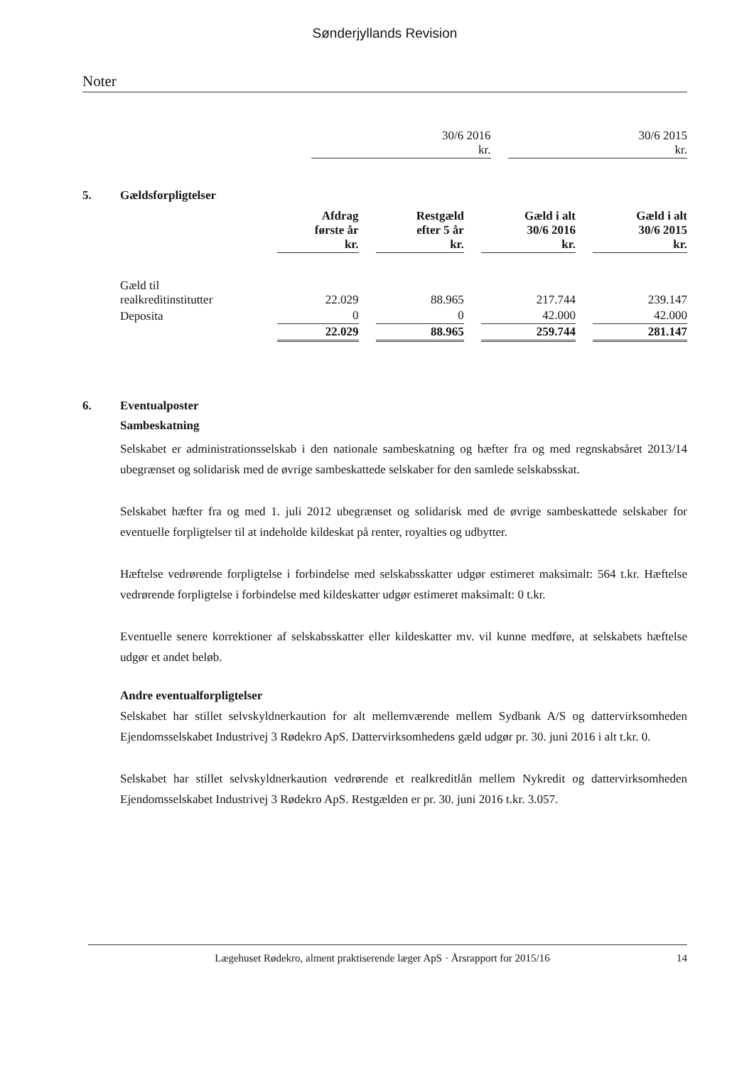Sønderjyllands Revision
Noter
| | | | 30/6 2016 kr. | 30/6 2015 kr. |
5. Gældsforpligtelser
| | Afdrag første år kr. | Restgæld efter 5 år kr. | Gæld i alt 30/6 2016 kr. | Gæld i alt 30/6 2015 kr. |
| --- | --- | --- | --- | --- |
| Gæld til realkreditinstitutter | 22.029 | 88.965 | 217.744 | 239.147 |
| Deposita | 0 | 0 | 42.000 | 42.000 |
| | 22.029 | 88.965 | 259.744 | 281.147 |
6. Eventualposter
Sambeskatning
Selskabet er administrationsselskab i den nationale sambeskatning og hæfter fra og med regnskabsåret 2013/14 ubegrænset og solidarisk med de øvrige sambeskattede selskaber for den samlede selskabsskat.
Selskabet hæfter fra og med 1. juli 2012 ubegrænset og solidarisk med de øvrige sambeskattede selskaber for eventuelle forpligtelser til at indeholde kildeskat på renter, royalties og udbytter.
Hæftelse vedrørende forpligtelse i forbindelse med selskabsskatter udgør estimeret maksimalt: 564 t.kr. Hæftelse vedrørende forpligtelse i forbindelse med kildeskatter udgør estimeret maksimalt: 0 t.kr.
Eventuelle senere korrektioner af selskabsskatter eller kildeskatter mv. vil kunne medføre, at selskabets hæftelse udgør et andet beløb.
Andre eventualforpligtelser
Selskabet har stillet selvskyldnerkaution for alt mellemværende mellem Sydbank A/S og dattervirksomheden Ejendomsselskabet Industrivej 3 Rødekro ApS. Dattervirksomhedens gæld udgør pr. 30. juni 2016 i alt t.kr. 0.
Selskabet har stillet selvskyldnerkaution vedrørende et realkreditlån mellem Nykredit og dattervirksomheden Ejendomsselskabet Industrivej 3 Rødekro ApS. Restgælden er pr. 30. juni 2016 t.kr. 3.057.
Lægehuset Rødekro, alment praktiserende læger ApS · Årsrapport for 2015/16 14